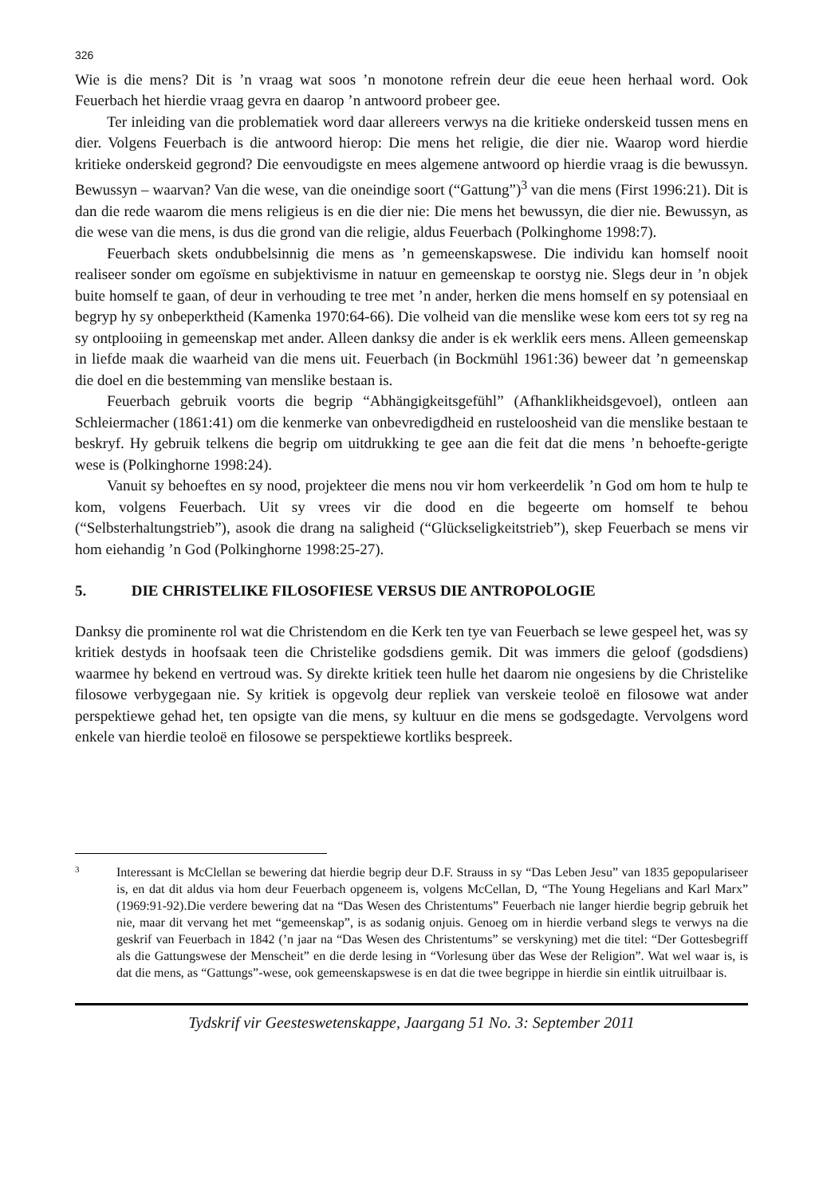326
Wie is die mens? Dit is ’n vraag wat soos ’n monotone refrein deur die eeue heen herhaal word. Ook Feuerbach het hierdie vraag gevra en daarop ’n antwoord probeer gee.
Ter inleiding van die problematiek word daar allereers verwys na die kritieke onderskeid tussen mens en dier. Volgens Feuerbach is die antwoord hierop: Die mens het religie, die dier nie. Waarop word hierdie kritieke onderskeid gegrond? Die eenvoudigste en mees algemene antwoord op hierdie vraag is die bewussyn. Bewussyn – waarvan? Van die wese, van die oneindige soort (“Gattung”)<sup>3</sup> van die mens (First 1996:21). Dit is dan die rede waarom die mens religieus is en die dier nie: Die mens het bewussyn, die dier nie. Bewussyn, as die wese van die mens, is dus die grond van die religie, aldus Feuerbach (Polkinghome 1998:7).
Feuerbach skets ondubbelsinnig die mens as ’n gemeenskapswese. Die individu kan homself nooit realiseer sonder om egoïsme en subjektivisme in natuur en gemeenskap te oorstyg nie. Slegs deur in ’n objek buite homself te gaan, of deur in verhouding te tree met ’n ander, herken die mens homself en sy potensiaal en begryp hy sy onbeperktheid (Kamenka 1970:64-66). Die volheid van die menslike wese kom eers tot sy reg na sy ontplooiing in gemeenskap met ander. Alleen danksy die ander is ek werklik eers mens. Alleen gemeenskap in liefde maak die waarheid van die mens uit. Feuerbach (in Bockmühl 1961:36) beweer dat ’n gemeenskap die doel en die bestemming van menslike bestaan is.
Feuerbach gebruik voorts die begrip “Abhängigkeitsgefühl” (Afhanklikheidsgevoel), ontleen aan Schleiermacher (1861:41) om die kenmerke van onbevredigdheid en rusteloosheid van die menslike bestaan te beskryf. Hy gebruik telkens die begrip om uitdrukking te gee aan die feit dat die mens ’n behoefte-gerigte wese is (Polkinghorne 1998:24).
Vanuit sy behoeftes en sy nood, projekteer die mens nou vir hom verkeerdelik ’n God om hom te hulp te kom, volgens Feuerbach. Uit sy vrees vir die dood en die begeerte om homself te behou (“Selbsterhaltungstrieb”), asook die drang na saligheid (“Glückseligkeitstrieb”), skep Feuerbach se mens vir hom eiehandig ’n God (Polkinghorne 1998:25-27).
5. DIE CHRISTELIKE FILOSOFIESE VERSUS DIE ANTROPOLOGIE
Danksy die prominente rol wat die Christendom en die Kerk ten tye van Feuerbach se lewe gespeel het, was sy kritiek destyds in hoofsaak teen die Christelike godsdiens gemik. Dit was immers die geloof (godsdiens) waarmee hy bekend en vertroud was. Sy direkte kritiek teen hulle het daarom nie ongesiens by die Christelike filosowe verbygegaan nie. Sy kritiek is opgevolg deur repliek van verskeie teoloë en filosowe wat ander perspektiewe gehad het, ten opsigte van die mens, sy kultuur en die mens se godsgedagte. Vervolgens word enkele van hierdie teoloë en filosowe se perspektiewe kortliks bespreek.
3
Interessant is McClellan se bewering dat hierdie begrip deur D.F. Strauss in sy “Das Leben Jesu” van 1835 gepopulariseer is, en dat dit aldus via hom deur Feuerbach opgeneem is, volgens McCellan, D, “The Young Hegelians and Karl Marx” (1969:91-92).Die verdere bewering dat na “Das Wesen des Christentums” Feuerbach nie langer hierdie begrip gebruik het nie, maar dit vervang het met “gemeenskap”, is as sodanig onjuis. Genoeg om in hierdie verband slegs te verwys na die geskrif van Feuerbach in 1842 (’n jaar na “Das Wesen des Christentums” se verskyning) met die titel: “Der Gottesbegriff als die Gattungswese der Menscheit” en die derde lesing in “Vorlesung über das Wese der Religion”. Wat wel waar is, is dat die mens, as “Gattungs”-wese, ook gemeenskapswese is en dat die twee begrippe in hierdie sin eintlik uitruilbaar is.
Tydskrif vir Geesteswetenskappe, Jaargang 51 No. 3: September 2011